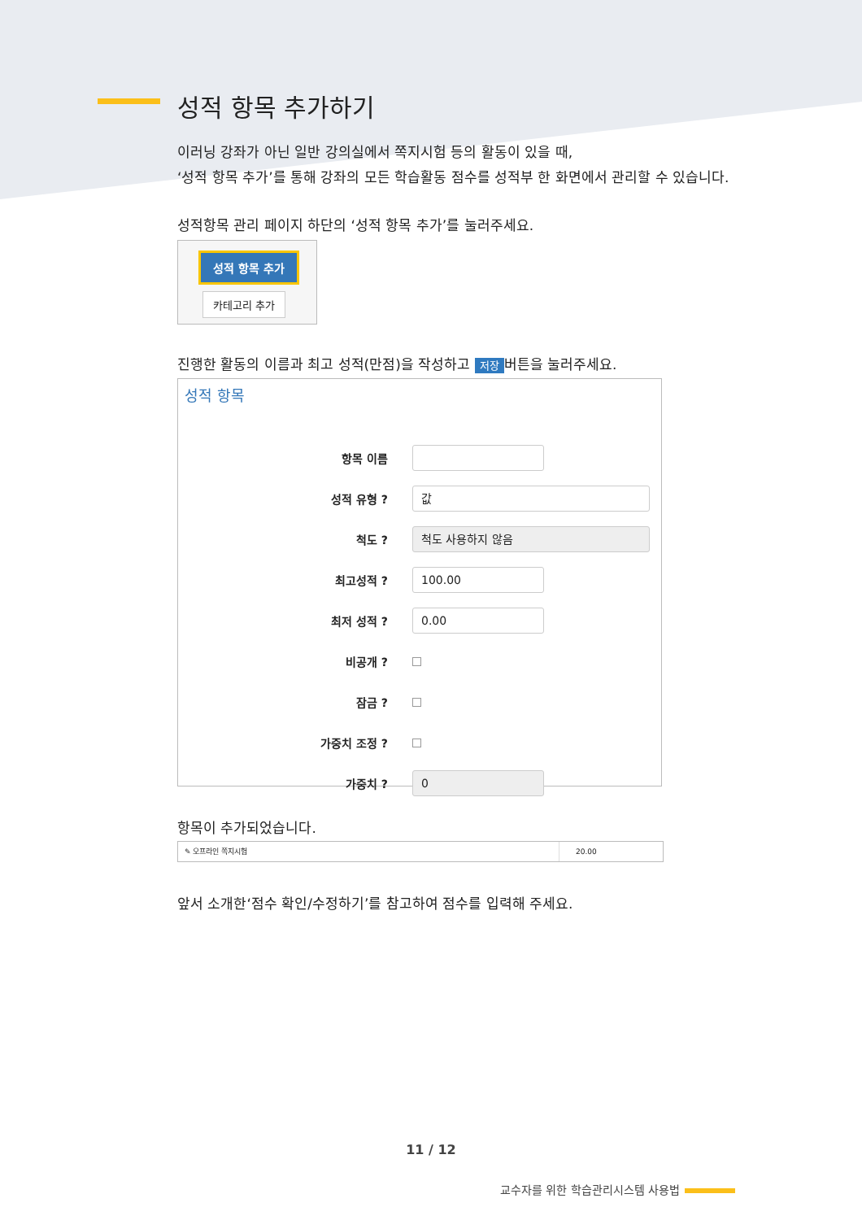성적 항목 추가하기
이러닝 강좌가 아닌 일반 강의실에서 쪽지시험 등의 활동이 있을 때,
‘성적 항목 추가’를 통해 강좌의 모든 학습활동 점수를 성적부 한 화면에서 관리할 수 있습니다.
성적항목 관리 페이지 하단의 ‘성적 항목 추가’를 눌러주세요.
성적 항목 추가
카테고리 추가
진행한 활동의 이름과 최고 성적(만점)을 작성하고 저장 버튼을 눌러주세요.
성적 항목
항목 이름
성적 유형 ?
값
척도 ?
척도 사용하지 않음
최고성적 ?
100.00
최저 성적 ?
0.00
비공개 ?
잠금 ?
가중치 조정 ?
가중치 ?
0
항목이 추가되었습니다.
✎ 오프라인 쪽지시험 20.00
앞서 소개한‘점수 확인/수정하기’를 참고하여 점수를 입력해 주세요.
11 / 12
교수자를 위한 학습관리시스템 사용법